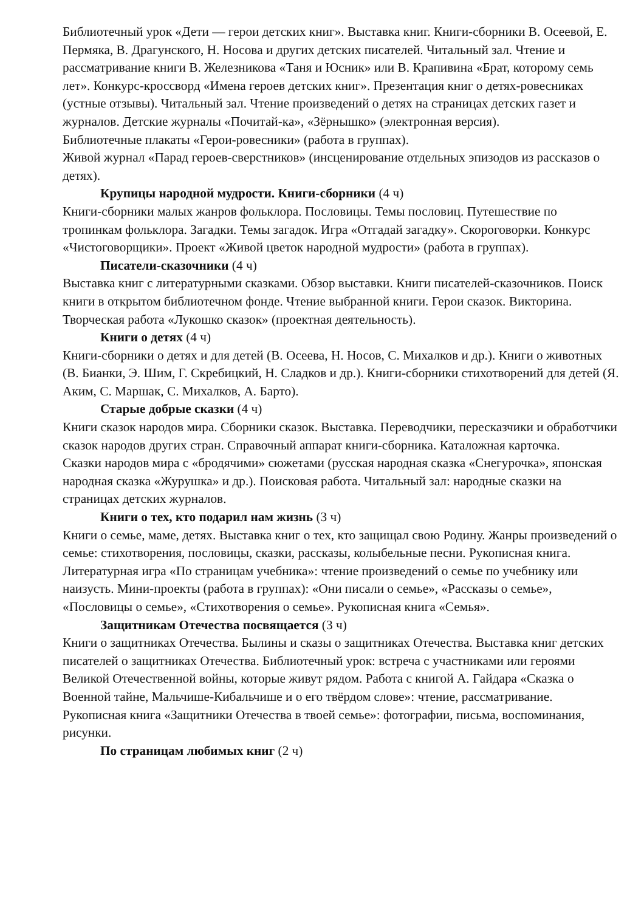Библиотечный урок «Дети — герои детских книг». Выставка книг. Книги-сборники В. Осеевой, Е. Пермяка, В. Драгунского, Н. Носова и других детских писателей. Читальный зал. Чтение и рассматривание книги В. Железникова «Таня и Юсник» или В. Крапивина «Брат, которому семь лет». Конкурс-кроссворд «Имена героев детских книг». Презентация книг о детях-ровесниках (устные отзывы). Читальный зал. Чтение произведений о детях на страницах детских газет и журналов. Детские журналы «Почитай-ка», «Зёрнышко» (электронная версия).
Библиотечные плакаты «Герои-ровесники» (работа в группах).
Живой журнал «Парад героев-сверстников» (инсценирование отдельных эпизодов из рассказов о детях).
Крупицы народной мудрости. Книги-сборники (4 ч)
Книги-сборники малых жанров фольклора. Пословицы. Темы пословиц. Путешествие по тропинкам фольклора. Загадки. Темы загадок. Игра «Отгадай загадку». Скороговорки. Конкурс «Чистоговорщики». Проект «Живой цветок народной мудрости» (работа в группах).
Писатели-сказочники (4 ч)
Выставка книг с литературными сказками. Обзор выставки. Книги писателей-сказочников. Поиск книги в открытом библиотечном фонде. Чтение выбранной книги. Герои сказок. Викторина. Творческая работа «Лукошко сказок» (проектная деятельность).
Книги о детях (4 ч)
Книги-сборники о детях и для детей (В. Осеева, Н. Носов, С. Михалков и др.). Книги о животных (В. Бианки, Э. Шим, Г. Скребицкий, Н. Сладков и др.). Книги-сборники стихотворений для детей (Я. Аким, С. Маршак, С. Михалков, А. Барто).
Старые добрые сказки (4 ч)
Книги сказок народов мира. Сборники сказок. Выставка. Переводчики, пересказчики и обработчики сказок народов других стран. Справочный аппарат книги-сборника. Каталожная карточка.
Сказки народов мира с «бродячими» сюжетами (русская народная сказка «Снегурочка», японская народная сказка «Журушка» и др.). Поисковая работа. Читальный зал: народные сказки на страницах детских журналов.
Книги о тех, кто подарил нам жизнь (3 ч)
Книги о семье, маме, детях. Выставка книг о тех, кто защищал свою Родину. Жанры произведений о семье: стихотворения, пословицы, сказки, рассказы, колыбельные песни. Рукописная книга.
Литературная игра «По страницам учебника»: чтение произведений о семье по учебнику или наизусть. Мини-проекты (работа в группах): «Они писали о семье», «Рассказы о семье», «Пословицы о семье», «Стихотворения о семье». Рукописная книга «Семья».
Защитникам Отечества посвящается (3 ч)
Книги о защитниках Отечества. Былины и сказы о защитниках Отечества. Выставка книг детских писателей о защитниках Отечества. Библиотечный урок: встреча с участниками или героями Великой Отечественной войны, которые живут рядом. Работа с книгой А. Гайдара «Сказка о Военной тайне, Мальчише-Кибальчише и о его твёрдом слове»: чтение, рассматривание.
Рукописная книга «Защитники Отечества в твоей семье»: фотографии, письма, воспоминания, рисунки.
По страницам любимых книг (2 ч)